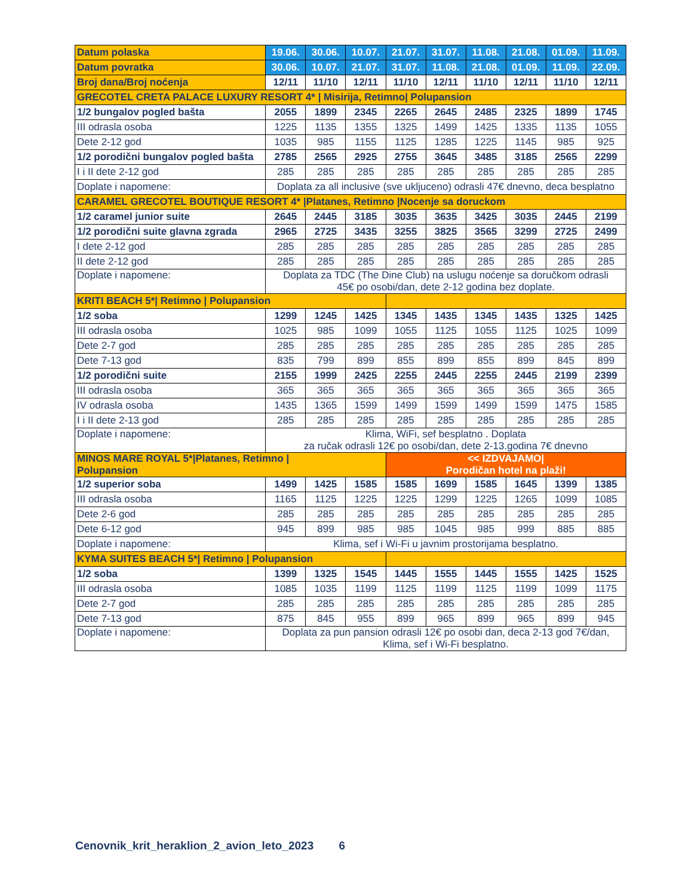| Datum polaska | 19.06. | 30.06. | 10.07. | 21.07. | 31.07. | 11.08. | 21.08. | 01.09. | 11.09. |
| --- | --- | --- | --- | --- | --- | --- | --- | --- | --- |
| Datum povratka | 30.06. | 10.07. | 21.07. | 31.07. | 11.08. | 21.08. | 01.09. | 11.09. | 22.09. |
| Broj dana/Broj noćenja | 12/11 | 11/10 | 12/11 | 11/10 | 12/11 | 11/10 | 12/11 | 11/10 | 12/11 |
| GRECOTEL CRETA PALACE LUXURY RESORT 4* / Misirija, Retimno/ Polupansion | | | | | | | | | |
| 1/2 bungalov pogled bašta | 2055 | 1899 | 2345 | 2265 | 2645 | 2485 | 2325 | 1899 | 1745 |
| III odrasla osoba | 1225 | 1135 | 1355 | 1325 | 1499 | 1425 | 1335 | 1135 | 1055 |
| Dete 2-12 god | 1035 | 985 | 1155 | 1125 | 1285 | 1225 | 1145 | 985 | 925 |
| 1/2 porodični bungalov pogled bašta | 2785 | 2565 | 2925 | 2755 | 3645 | 3485 | 3185 | 2565 | 2299 |
| I i II dete 2-12 god | 285 | 285 | 285 | 285 | 285 | 285 | 285 | 285 | 285 |
| Doplate i napomene: | Doplata za all inclusive (sve ukljuceno) odrasli 47€ dnevno, deca besplatno | | | | | | | | |
| CARAMEL GRECOTEL BOUTIQUE RESORT 4* /Platanes, Retimno /Nocenje sa doruckom | | | | | | | | | |
| 1/2 caramel junior suite | 2645 | 2445 | 3185 | 3035 | 3635 | 3425 | 3035 | 2445 | 2199 |
| 1/2 porodični suite glavna zgrada | 2965 | 2725 | 3435 | 3255 | 3825 | 3565 | 3299 | 2725 | 2499 |
| I dete 2-12 god | 285 | 285 | 285 | 285 | 285 | 285 | 285 | 285 | 285 |
| II dete 2-12 god | 285 | 285 | 285 | 285 | 285 | 285 | 285 | 285 | 285 |
| Doplate i napomene: | Doplata za TDC (The Dine Club) na uslugu noćenje sa doručkom odrasli 45€ po osobi/dan, dete 2-12 godina bez doplate. | | | | | | | | |
| KRITI BEACH 5*/ Retimno / Polupansion | | | | | | | | | |
| 1/2 soba | 1299 | 1245 | 1425 | 1345 | 1435 | 1345 | 1435 | 1325 | 1425 |
| III odrasla osoba | 1025 | 985 | 1099 | 1055 | 1125 | 1055 | 1125 | 1025 | 1099 |
| Dete 2-7 god | 285 | 285 | 285 | 285 | 285 | 285 | 285 | 285 | 285 |
| Dete 7-13 god | 835 | 799 | 899 | 855 | 899 | 855 | 899 | 845 | 899 |
| 1/2 porodični suite | 2155 | 1999 | 2425 | 2255 | 2445 | 2255 | 2445 | 2199 | 2399 |
| III odrasla osoba | 365 | 365 | 365 | 365 | 365 | 365 | 365 | 365 | 365 |
| IV odrasla osoba | 1435 | 1365 | 1599 | 1499 | 1599 | 1499 | 1599 | 1475 | 1585 |
| I i II dete 2-13 god | 285 | 285 | 285 | 285 | 285 | 285 | 285 | 285 | 285 |
| Doplate i napomene: | Klima, WiFi, sef besplatno . Doplata za ručak odrasli 12€ po osobi/dan, dete 2-13.godina 7€ dnevno | | | | | | | | |
| MINOS MARE ROYAL 5*/Platanes, Retimno / Polupansion | | | | << IZDVAJAMO/ Porodičan hotel na plaži! | | | | | |
| 1/2 superior soba | 1499 | 1425 | 1585 | 1585 | 1699 | 1585 | 1645 | 1399 | 1385 |
| III odrasla osoba | 1165 | 1125 | 1225 | 1225 | 1299 | 1225 | 1265 | 1099 | 1085 |
| Dete 2-6 god | 285 | 285 | 285 | 285 | 285 | 285 | 285 | 285 | 285 |
| Dete 6-12 god | 945 | 899 | 985 | 985 | 1045 | 985 | 999 | 885 | 885 |
| Doplate i napomene: | Klima, sef i Wi-Fi u javnim prostorijama besplatno. | | | | | | | | |
| KYMA SUITES BEACH 5*/ Retimno / Polupansion | | | | | | | | | |
| 1/2 soba | 1399 | 1325 | 1545 | 1445 | 1555 | 1445 | 1555 | 1425 | 1525 |
| III odrasla osoba | 1085 | 1035 | 1199 | 1125 | 1199 | 1125 | 1199 | 1099 | 1175 |
| Dete 2-7 god | 285 | 285 | 285 | 285 | 285 | 285 | 285 | 285 | 285 |
| Dete 7-13 god | 875 | 845 | 955 | 899 | 965 | 899 | 965 | 899 | 945 |
| Doplate i napomene: | Doplata za pun pansion odrasli 12€ po osobi dan, deca 2-13 god 7€/dan, Klima, sef i Wi-Fi besplatno. | | | | | | | | |
Cenovnik_krit_heraklion_2_avion_leto_2023 6